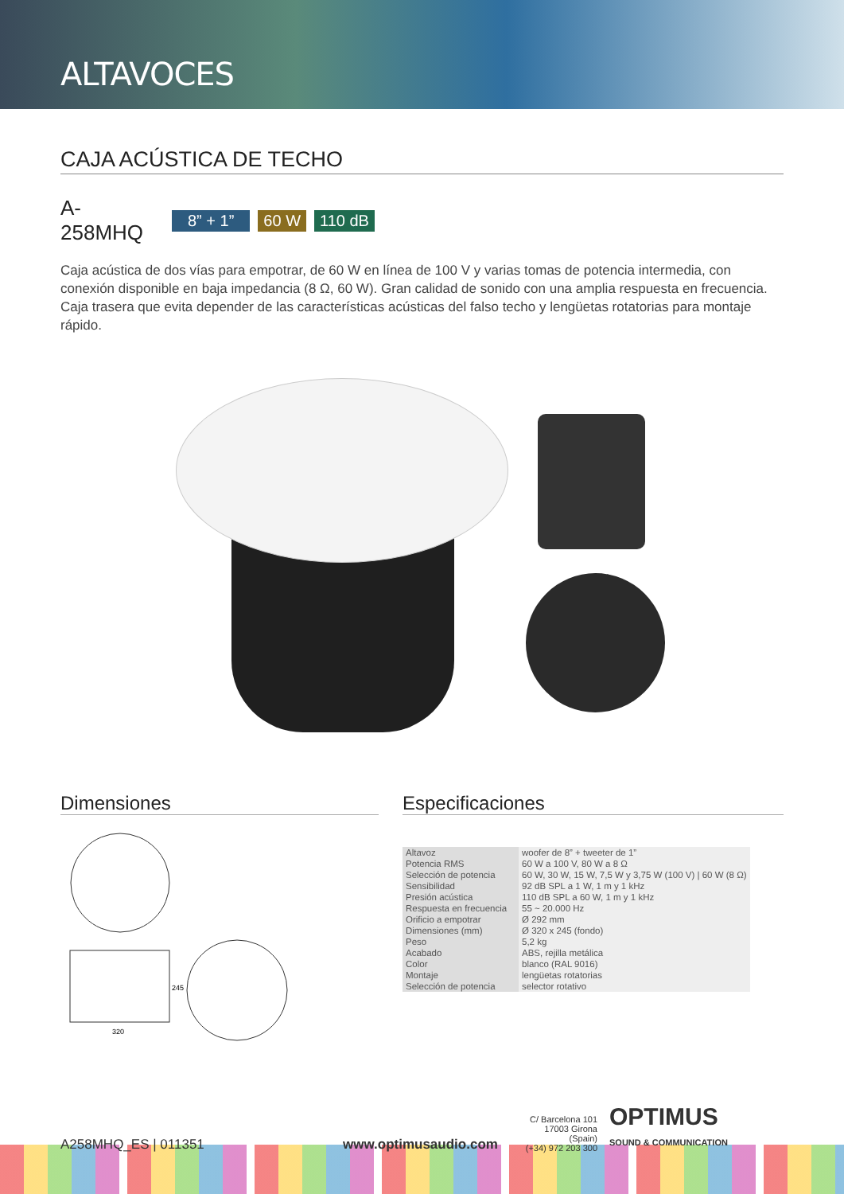ALTAVOCES
CAJA ACÚSTICA DE TECHO
A-258MHQ 8” + 1” 60 W 110 dB
Caja acústica de dos vías para empotrar, de 60 W en línea de 100 V y varias tomas de potencia intermedia, con conexión disponible en baja impedancia (8 Ω, 60 W). Gran calidad de sonido con una amplia respuesta en frecuencia. Caja trasera que evita depender de las características acústicas del falso techo y lengüetas rotatorias para montaje rápido.
Dimensiones
320
245
Especificaciones
| Altavoz | woofer de 8” + tweeter de 1” |
| Potencia RMS | 60 W a 100 V, 80 W a 8 Ω |
| Selección de potencia | 60 W, 30 W, 15 W, 7,5 W y 3,75 W (100 V) / 60 W (8 Ω) |
| Sensibilidad | 92 dB SPL a 1 W, 1 m y 1 kHz |
| Presión acústica | 110 dB SPL a 60 W, 1 m y 1 kHz |
| Respuesta en frecuencia | 55 ~ 20.000 Hz |
| Orificio a empotrar | Ø 292 mm |
| Dimensiones (mm) | Ø 320 x 245 (fondo) |
| Peso | 5,2 kg |
| Acabado | ABS, rejilla metálica |
| Color | blanco (RAL 9016) |
| Montaje | lengüetas rotatorias |
| Selección de potencia | selector rotativo |
A258MHQ_ES | 011351 www.optimusaudio.com C/ Barcelona 101
17003 Girona (Spain)
(+34) 972 203 300 OPTIMUS
SOUND & COMMUNICATION